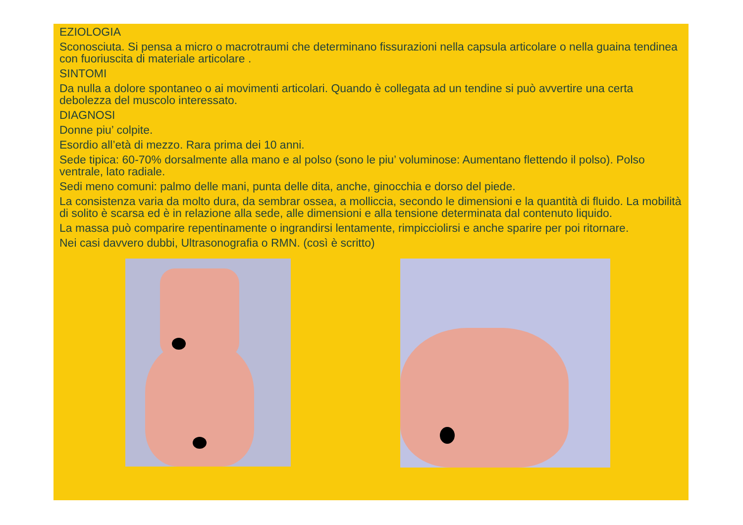EZIOLOGIA
Sconosciuta. Si pensa a micro o macrotraumi che determinano fissurazioni nella capsula articolare o nella guaina tendinea con fuoriuscita di materiale articolare .
SINTOMI
Da nulla a dolore spontaneo o ai movimenti articolari. Quando è collegata ad un tendine si può avvertire una certa debolezza del muscolo interessato.
DIAGNOSI
Donne piu’ colpite.
Esordio all’età di mezzo. Rara prima dei 10 anni.
Sede tipica: 60-70% dorsalmente alla mano e al polso (sono le piu’ voluminose: Aumentano flettendo il polso). Polso ventrale, lato radiale.
Sedi meno comuni: palmo delle mani, punta delle dita, anche, ginocchia e dorso del piede.
La consistenza varia da molto dura, da sembrar ossea, a molliccia, secondo le dimensioni e la quantità di fluido. La mobilità di solito è scarsa ed è in relazione alla sede, alle dimensioni e alla tensione determinata dal contenuto liquido.
La massa può comparire repentinamente o ingrandirsi lentamente, rimpicciolirsi e anche sparire per poi ritornare.
Nei casi davvero dubbi, Ultrasonografia o RMN. (così è scritto)